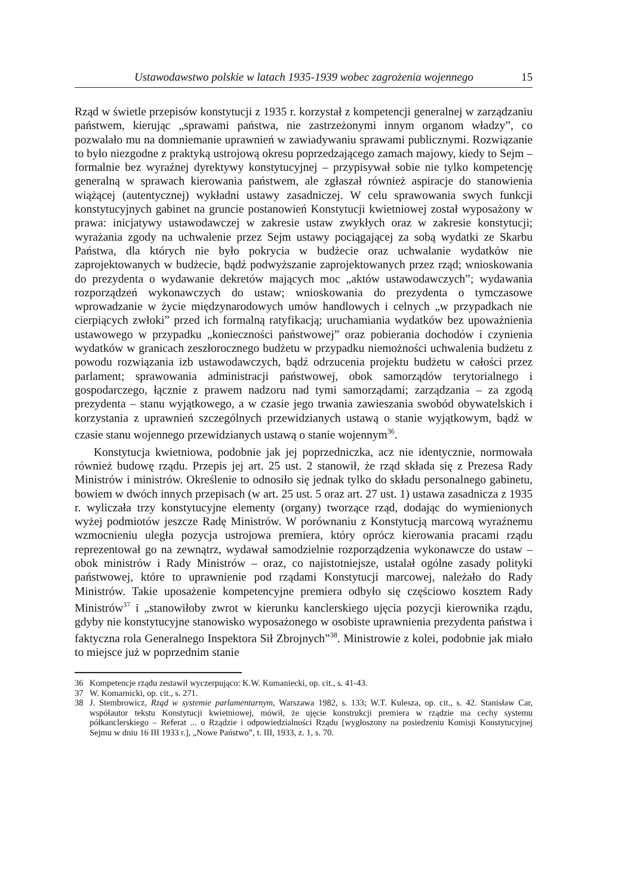Ustawodawstwo polskie w latach 1935-1939 wobec zagrożenia wojennego 15
Rząd w świetle przepisów konstytucji z 1935 r. korzystał z kompetencji generalnej w zarządzaniu państwem, kierując „sprawami państwa, nie zastrzeżonymi innym organom władzy”, co pozwalało mu na domniemanie uprawnień w zawiadywaniu sprawami publicznymi. Rozwiązanie to było niezgodne z praktyką ustrojową okresu poprzedzającego zamach majowy, kiedy to Sejm – formalnie bez wyraźnej dyrektywy konstytucyjnej – przypisywał sobie nie tylko kompetencję generalną w sprawach kierowania państwem, ale zgłaszał również aspiracje do stanowienia wiążącej (autentycznej) wykładni ustawy zasadniczej. W celu sprawowania swych funkcji konstytucyjnych gabinet na gruncie postanowień Konstytucji kwietniowej został wyposażony w prawa: inicjatywy ustawodawczej w zakresie ustaw zwykłych oraz w zakresie konstytucji; wyrażania zgody na uchwalenie przez Sejm ustawy pociągającej za sobą wydatki ze Skarbu Państwa, dla których nie było pokrycia w budżecie oraz uchwalanie wydatków nie zaprojektowanych w budżecie, bądź podwyższanie zaprojektowanych przez rząd; wnioskowania do prezydenta o wydawanie dekretów mających moc „aktów ustawodawczych”; wydawania rozporządzeń wykonawczych do ustaw; wnioskowania do prezydenta o tymczasowe wprowadzanie w życie międzynarodowych umów handlowych i celnych „w przypadkach nie cierpiących zwłoki” przed ich formalną ratyfikacją; uruchamiania wydatków bez upoważnienia ustawowego w przypadku „konieczności państwowej” oraz pobierania dochodów i czynienia wydatków w granicach zeszłorocznego budżetu w przypadku niemożności uchwalenia budżetu z powodu rozwiązania izb ustawodawczych, bądź odrzucenia projektu budżetu w całości przez parlament; sprawowania administracji państwowej, obok samorządów terytorialnego i gospodarczego, łącznie z prawem nadzoru nad tymi samorządami; zarządzania – za zgodą prezydenta – stanu wyjątkowego, a w czasie jego trwania zawieszania swobód obywatelskich i korzystania z uprawnień szczególnych przewidzianych ustawą o stanie wyjątkowym, bądź w czasie stanu wojennego przewidzianych ustawą o stanie wojennym<sup>36</sup>.
Konstytucja kwietniowa, podobnie jak jej poprzedniczka, acz nie identycznie, normowała również budowę rządu. Przepis jej art. 25 ust. 2 stanowił, że rząd składa się z Prezesa Rady Ministrów i ministrów. Określenie to odnosiło się jednak tylko do składu personalnego gabinetu, bowiem w dwóch innych przepisach (w art. 25 ust. 5 oraz art. 27 ust. 1) ustawa zasadnicza z 1935 r. wyliczała trzy konstytucyjne elementy (organy) tworzące rząd, dodając do wymienionych wyżej podmiotów jeszcze Radę Ministrów. W porównaniu z Konstytucją marcową wyraźnemu wzmocnieniu uległa pozycja ustrojowa premiera, który oprócz kierowania pracami rządu reprezentował go na zewnątrz, wydawał samodzielnie rozporządzenia wykonawcze do ustaw – obok ministrów i Rady Ministrów – oraz, co najistotniejsze, ustalał ogólne zasady polityki państwowej, które to uprawnienie pod rządami Konstytucji marcowej, należało do Rady Ministrów. Takie uposażenie kompetencyjne premiera odbyło się częściowo kosztem Rady Ministrów<sup>37</sup> i „stanowiłoby zwrot w kierunku kanclerskiego ujęcia pozycji kierownika rządu, gdyby nie konstytucyjne stanowisko wyposażonego w osobiste uprawnienia prezydenta państwa i faktyczna rola Generalnego Inspektora Sił Zbrojnych”<sup>38</sup>. Ministrowie z kolei, podobnie jak miało to miejsce już w poprzednim stanie
36 Kompetencje rządu zestawił wyczerpująco: K.W. Kumaniecki, op. cit., s. 41-43.
37 W. Komarnicki, op. cit., s. 271.
38 J. Stembrowicz, Rząd w systemie parlamentarnym, Warszawa 1982, s. 133; W.T. Kulesza, op. cit., s. 42. Stanisław Car, współautor tekstu Konstytucji kwietniowej, mówił, że ujęcie konstrukcji premiera w rządzie ma cechy systemu półkanclerskiego – Referat ... o Rządzie i odpowiedzialności Rządu [wygłoszony na posiedzeniu Komisji Konstytucyjnej Sejmu w dniu 16 III 1933 r.], „Nowe Państwo”, t. III, 1933, z. 1, s. 70.